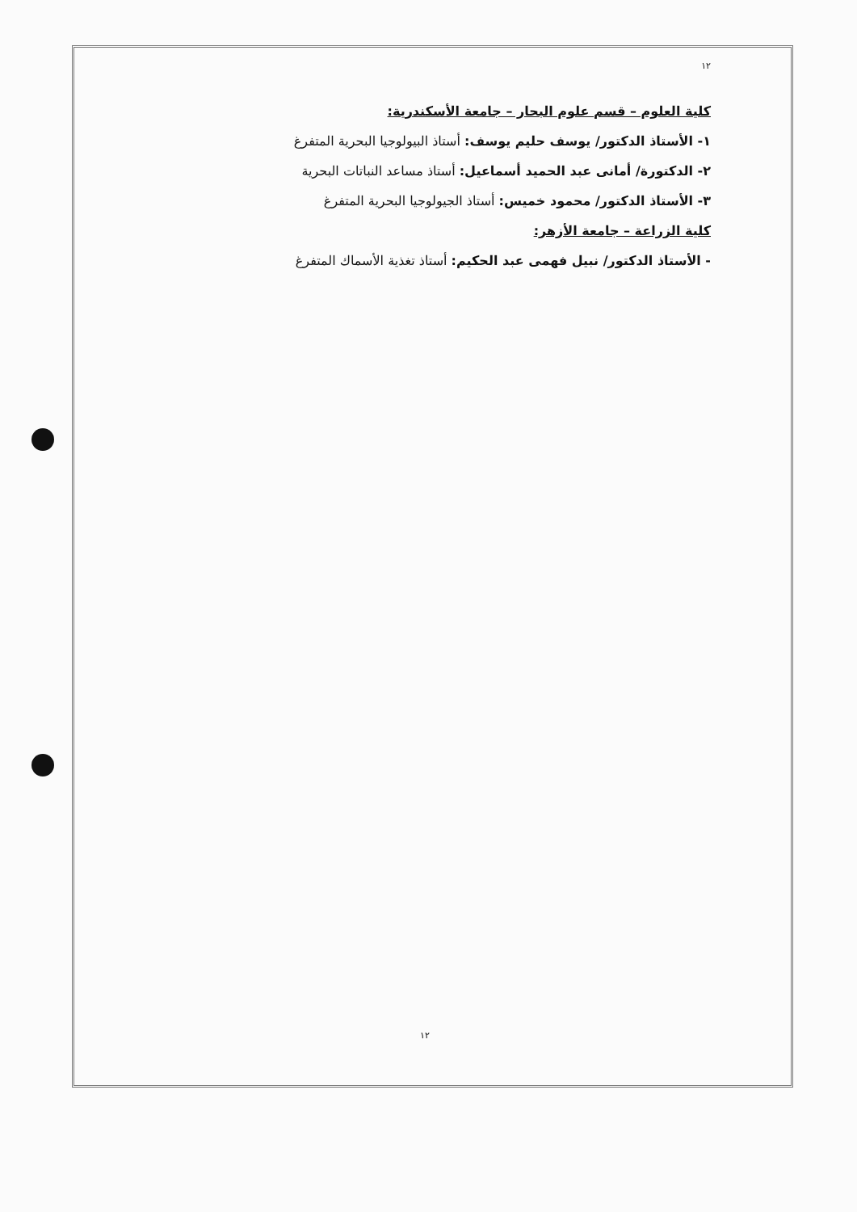١٢
كلية العلوم – قسم علوم البحار – جامعة الأسكندرية:
١- الأستاذ الدكتور/ يوسف حليم يوسف: أستاذ البيولوجيا البحرية المتفرغ
٢- الدكتورة/ أمانى عبد الحميد أسماعيل: أستاذ مساعد النباتات البحرية
٣- الأستاذ الدكتور/ محمود خميس: أستاذ الجيولوجيا البحرية المتفرغ
كلية الزراعة – جامعة الأزهر:
- الأستاذ الدكتور/ نبيل فهمى عبد الحكيم: أستاذ تغذية الأسماك المتفرغ
١٢